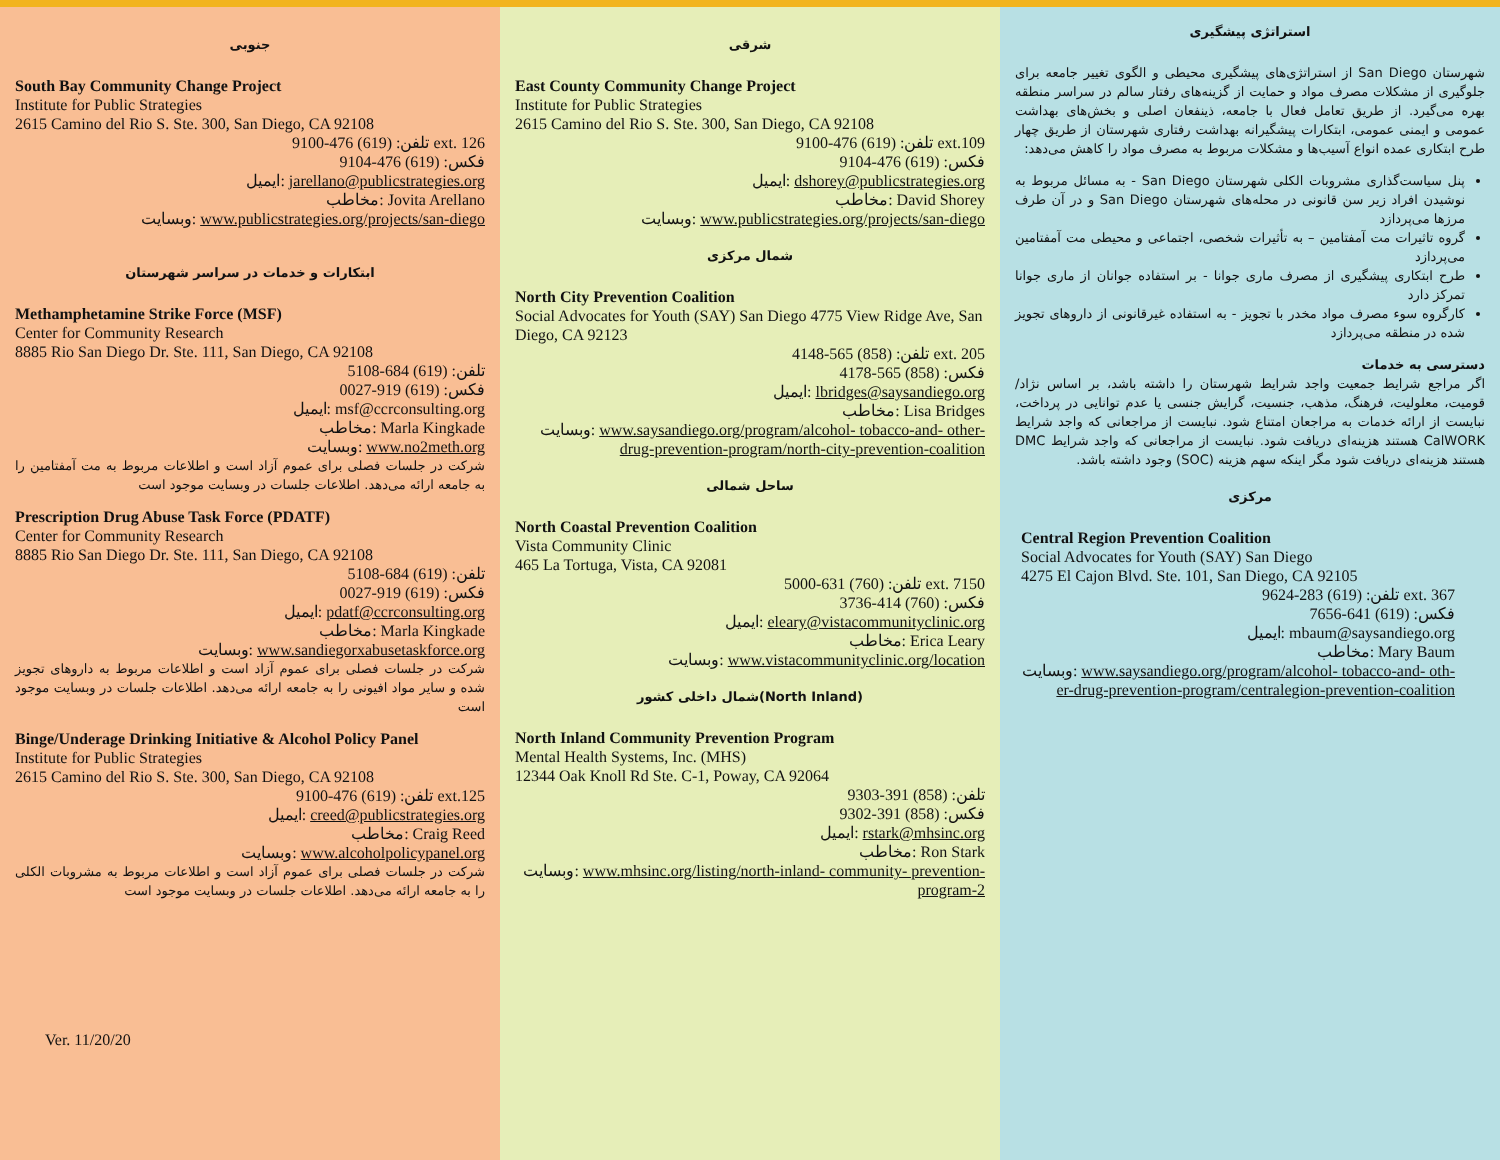استراتژی پیشگیری
شهرستان San Diego از استراتژی‌های پیشگیری محیطی و الگوی تغییر جامعه برای جلوگیری از مشکلات مصرف مواد و حمایت از گزینه‌های رفتار سالم در سراسر منطقه بهره می‌گیرد. از طریق تعامل فعال با جامعه، ذینفعان اصلی و بخش‌های بهداشت عمومی و ایمنی عمومی، ابتکارات پیشگیرانه بهداشت رفتاری شهرستان از طریق چهار طرح ابتکاری عمده انواع آسیب‌ها و مشکلات مربوط به مصرف مواد را کاهش می‌دهد:
پنل سیاست‌گذاری مشروبات الکلی شهرستان San Diego - به مسائل مربوط به نوشیدن افراد زیر سن قانونی در محله‌های شهرستان San Diego و در آن طرف مرزها می‌پردازد
گروه تاثیرات مت آمفتامین – به تأثیرات شخصی، اجتماعی و محیطی مت آمفتامین می‌پردازد
طرح ابتکاری پیشگیری از مصرف ماری جوانا - بر استفاده جوانان از ماری جوانا تمرکز دارد
کارگروه سوء مصرف مواد مخدر با تجویز - به استفاده غیرقانونی از داروهای تجویز شده در منطقه می‌پردازد
دسترسی به خدمات
اگر مراجع شرایط جمعیت واجد شرایط شهرستان را داشته باشد، بر اساس نژاد/قومیت، معلولیت، فرهنگ، مذهب، جنسیت، گرایش جنسی یا عدم توانایی در پرداخت، نبایست از ارائه خدمات به مراجعان امتناع شود. نبایست از مراجعانی که واجد شرایط CalWORK هستند هزینه‌ای دریافت شود. نبایست از مراجعانی که واجد شرایط DMC هستند هزینه‌ای دریافت شود مگر اینکه سهم هزینه (SOC) وجود داشته باشد.
مرکزی
Central Region Prevention Coalition
Social Advocates for Youth (SAY) San Diego
4275 El Cajon Blvd. Ste. 101, San Diego, CA 92105
تلفن: (619) 283-9624 ext. 367
فکس: (619) 641-7656
ایمیل: mbaum@saysandiego.org
مخاطب: Mary Baum
وبسایت: www.saysandiego.org/program/alcohol- tobacco-and- oth-er-drug-prevention-program/centralegion-prevention-coalition
شرقی
East County Community Change Project
Institute for Public Strategies
2615 Camino del Rio S. Ste. 300, San Diego, CA 92108
تلفن: (619) 476-9100 ext.109
فکس: (619) 476-9104
ایمیل: dshorey@publicstrategies.org
مخاطب: David Shorey
وبسایت: www.publicstrategies.org/projects/san-diego
شمال مرکزی
North City Prevention Coalition
Social Advocates for Youth (SAY) San Diego 4775 View Ridge Ave, San Diego, CA 92123
تلفن: (858) 565-4148 ext. 205
فکس: (858) 565-4178
ایمیل: lbridges@saysandiego.org
مخاطب: Lisa Bridges
وبسایت: www.saysandiego.org/program/alcohol- tobacco-and- other-drug-prevention-program/north-city-prevention-coalition
ساحل شمالی
North Coastal Prevention Coalition
Vista Community Clinic
465 La Tortuga, Vista, CA 92081
تلفن: (760) 631-5000 ext. 7150
فکس: (760) 414-3736
ایمیل: eleary@vistacommunityclinic.org
مخاطب: Erica Leary
وبسایت: www.vistacommunityclinic.org/location
شمال داخلی کشور(North Inland)
North Inland Community Prevention Program
Mental Health Systems, Inc. (MHS)
12344 Oak Knoll Rd Ste. C-1, Poway, CA 92064
تلفن: (858) 391-9303
فکس: (858) 391-9302
ایمیل: rstark@mhsinc.org
مخاطب: Ron Stark
وبسایت: www.mhsinc.org/listing/north-inland- community- prevention-program-2
جنوبی
South Bay Community Change Project
Institute for Public Strategies
2615 Camino del Rio S. Ste. 300, San Diego, CA 92108
تلفن: (619) 476-9100 ext. 126
فکس: (619) 476-9104
ایمیل: jarellano@publicstrategies.org
مخاطب: Jovita Arellano
وبسایت: www.publicstrategies.org/projects/san-diego
ابتکارات و خدمات در سراسر شهرستان
Methamphetamine Strike Force (MSF)
Center for Community Research
8885 Rio San Diego Dr. Ste. 111, San Diego, CA 92108
تلفن: (619) 684-5108
فکس: (619) 919-0027
ایمیل: msf@ccrconsulting.org
مخاطب: Marla Kingkade
وبسایت: www.no2meth.org
شرکت در جلسات فصلی برای عموم آزاد است و اطلاعات مربوط به مت آمفتامین را به جامعه ارائه می‌دهد. اطلاعات جلسات در وبسایت موجود است
Prescription Drug Abuse Task Force (PDATF)
Center for Community Research
8885 Rio San Diego Dr. Ste. 111, San Diego, CA 92108
تلفن: (619) 684-5108
فکس: (619) 919-0027
ایمیل: pdatf@ccrconsulting.org
مخاطب: Marla Kingkade
وبسایت: www.sandiegorxabusetaskforce.org
شرکت در جلسات فصلی برای عموم آزاد است و اطلاعات مربوط به داروهای تجویز شده و سایر مواد افیونی را به جامعه ارائه می‌دهد. اطلاعات جلسات در وبسایت موجود است
Binge/Underage Drinking Initiative & Alcohol Policy Panel
Institute for Public Strategies
2615 Camino del Rio S. Ste. 300, San Diego, CA 92108
تلفن: (619) 476-9100 ext.125
ایمیل: creed@publicstrategies.org
مخاطب: Craig Reed
وبسایت: www.alcoholpolicypanel.org
شرکت در جلسات فصلی برای عموم آزاد است و اطلاعات مربوط به مشروبات الکلی را به جامعه ارائه می‌دهد. اطلاعات جلسات در وبسایت موجود است
Ver. 11/20/20